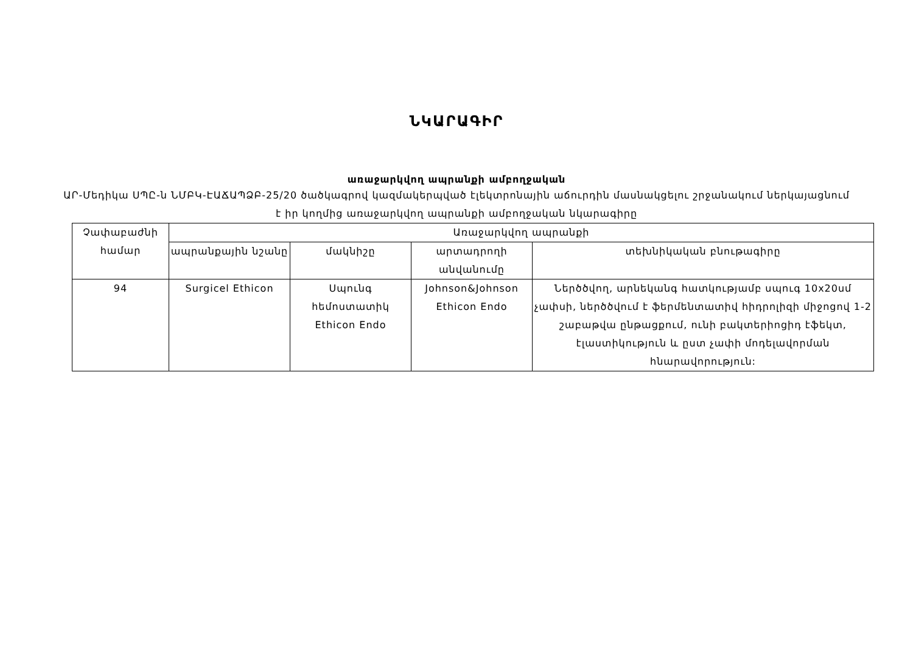ՆԿԱՐԱԳԻՐ
առաջարկվող ապրանքի ամբողջական
ԱՐ-Մեդիկա ՍՊԸ-ն ՆՄԲԿ-ԷԱՃԱՊՁԲ-25/20 ծածկագրով կազմակերպված էլեկտրոնային աճուրդին մասնակցելու շրջանակում ներկայացնում է իր կողմից առաջարկվող ապրանքի ամբողջական նկարագիրը
| Չափաբաժնի համար | Առաջարկվող ապրանքի | | | |
| --- | --- | --- | --- | --- |
| | ապրանքային նշանը | մակնիշը | արտադրողի անվանումը | տեխնիկական բնութագիրը |
| 94 | Surgicel Ethicon | Սպունգ հեմոստատիկ Ethicon Endo | Johnson&Johnson Ethicon Endo | Ներծծվող, արնեկանգ հատկությամբ սպուգ 10x20սմ չափսի, ներծծվում է ֆերմենտատիվ հիդրոլիզի միջոցով 1-2 շաբաթվա ընթացքում, ունի բակտերիոցիդ էֆեկտ, էլաստիկություն և ըստ չափի մոդելավորման հնարավորություն: |